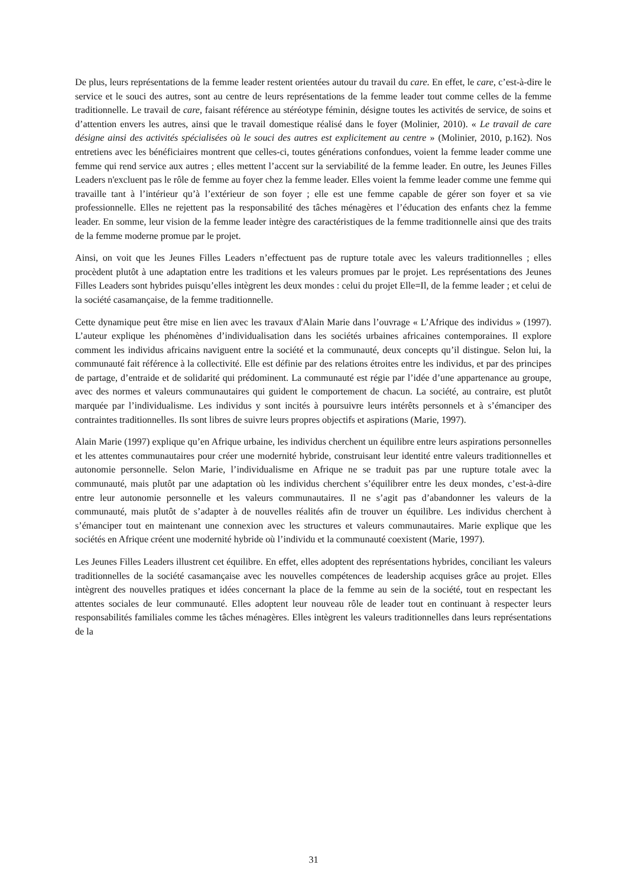De plus, leurs représentations de la femme leader restent orientées autour du travail du care. En effet, le care, c’est-à-dire le service et le souci des autres, sont au centre de leurs représentations de la femme leader tout comme celles de la femme traditionnelle. Le travail de care, faisant référence au stéréotype féminin, désigne toutes les activités de service, de soins et d’attention envers les autres, ainsi que le travail domestique réalisé dans le foyer (Molinier, 2010). « Le travail de care désigne ainsi des activités spécialisées où le souci des autres est explicitement au centre » (Molinier, 2010, p.162). Nos entretiens avec les bénéficiaires montrent que celles-ci, toutes générations confondues, voient la femme leader comme une femme qui rend service aux autres ; elles mettent l’accent sur la serviabilité de la femme leader. En outre, les Jeunes Filles Leaders n'excluent pas le rôle de femme au foyer chez la femme leader. Elles voient la femme leader comme une femme qui travaille tant à l’intérieur qu’à l’extérieur de son foyer ; elle est une femme capable de gérer son foyer et sa vie professionnelle. Elles ne rejettent pas la responsabilité des tâches ménagères et l’éducation des enfants chez la femme leader. En somme, leur vision de la femme leader intègre des caractéristiques de la femme traditionnelle ainsi que des traits de la femme moderne promue par le projet.
Ainsi, on voit que les Jeunes Filles Leaders n’effectuent pas de rupture totale avec les valeurs traditionnelles ; elles procèdent plutôt à une adaptation entre les traditions et les valeurs promues par le projet. Les représentations des Jeunes Filles Leaders sont hybrides puisqu’elles intègrent les deux mondes : celui du projet Elle=Il, de la femme leader ; et celui de la société casamançaise, de la femme traditionnelle.
Cette dynamique peut être mise en lien avec les travaux d'Alain Marie dans l’ouvrage « L’Afrique des individus » (1997). L’auteur explique les phénomènes d’individualisation dans les sociétés urbaines africaines contemporaines. Il explore comment les individus africains naviguent entre la société et la communauté, deux concepts qu’il distingue. Selon lui, la communauté fait référence à la collectivité. Elle est définie par des relations étroites entre les individus, et par des principes de partage, d’entraide et de solidarité qui prédominent. La communauté est régie par l’idée d’une appartenance au groupe, avec des normes et valeurs communautaires qui guident le comportement de chacun. La société, au contraire, est plutôt marquée par l’individualisme. Les individus y sont incités à poursuivre leurs intérêts personnels et à s’émanciper des contraintes traditionnelles. Ils sont libres de suivre leurs propres objectifs et aspirations (Marie, 1997).
Alain Marie (1997) explique qu’en Afrique urbaine, les individus cherchent un équilibre entre leurs aspirations personnelles et les attentes communautaires pour créer une modernité hybride, construisant leur identité entre valeurs traditionnelles et autonomie personnelle. Selon Marie, l’individualisme en Afrique ne se traduit pas par une rupture totale avec la communauté, mais plutôt par une adaptation où les individus cherchent s’équilibrer entre les deux mondes, c’est-à-dire entre leur autonomie personnelle et les valeurs communautaires. Il ne s’agit pas d’abandonner les valeurs de la communauté, mais plutôt de s’adapter à de nouvelles réalités afin de trouver un équilibre. Les individus cherchent à s’émanciper tout en maintenant une connexion avec les structures et valeurs communautaires. Marie explique que les sociétés en Afrique créent une modernité hybride où l’individu et la communauté coexistent (Marie, 1997).
Les Jeunes Filles Leaders illustrent cet équilibre. En effet, elles adoptent des représentations hybrides, conciliant les valeurs traditionnelles de la société casamançaise avec les nouvelles compétences de leadership acquises grâce au projet. Elles intègrent des nouvelles pratiques et idées concernant la place de la femme au sein de la société, tout en respectant les attentes sociales de leur communauté. Elles adoptent leur nouveau rôle de leader tout en continuant à respecter leurs responsabilités familiales comme les tâches ménagères. Elles intègrent les valeurs traditionnelles dans leurs représentations de la
31